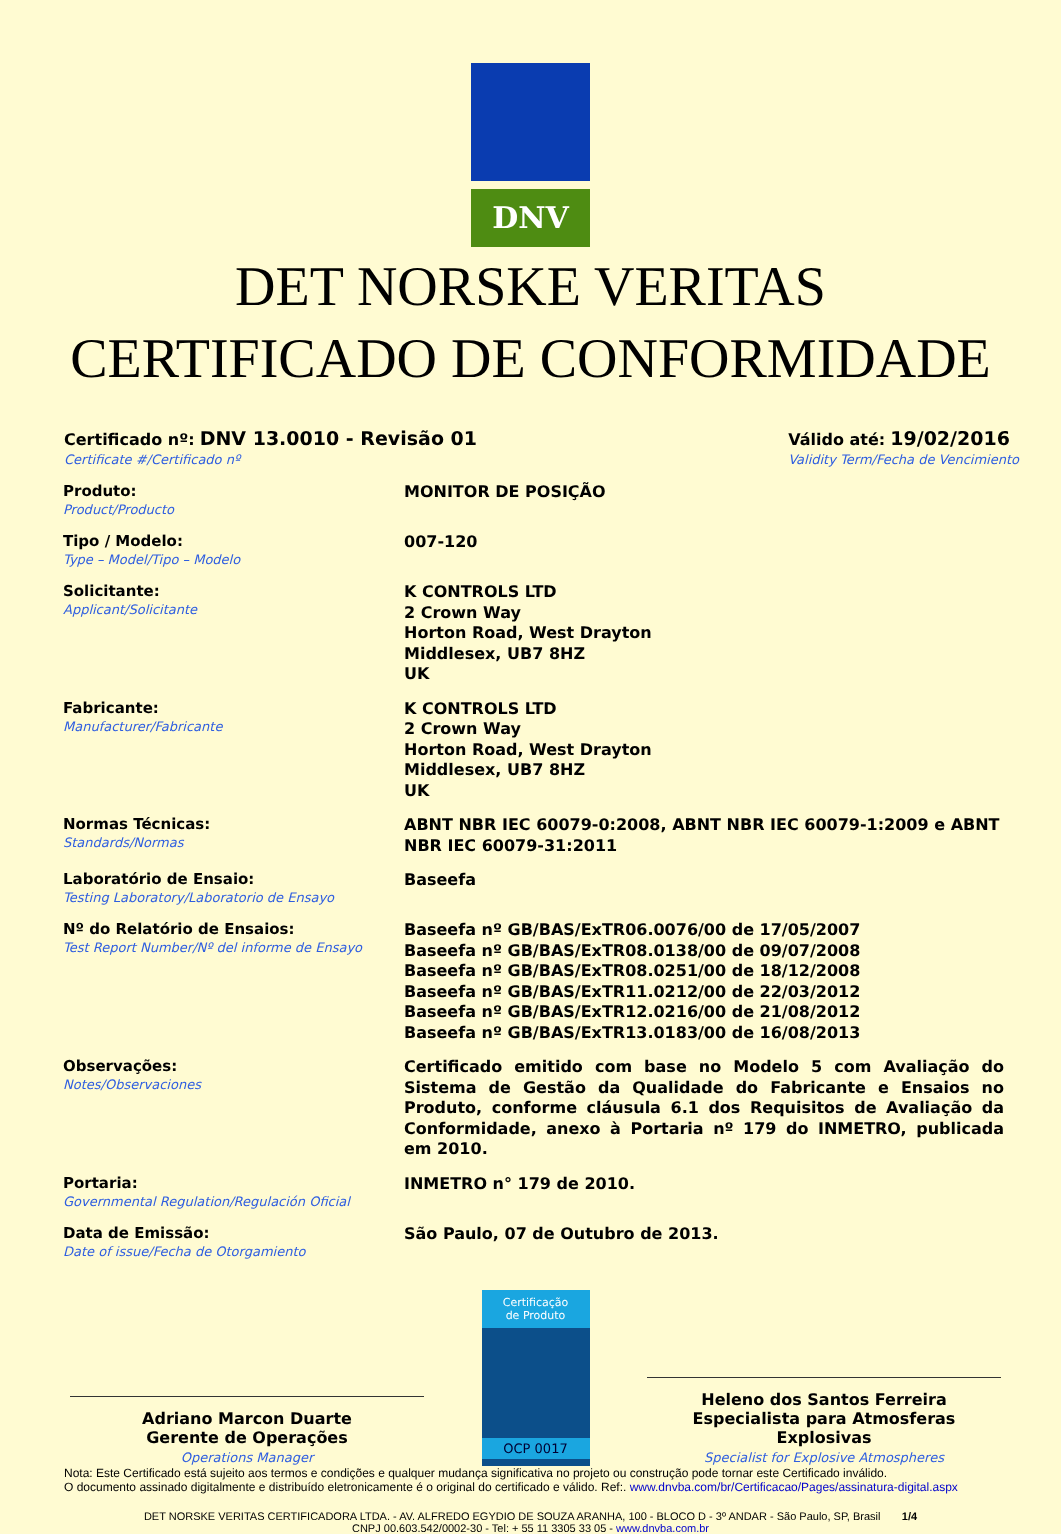DNV
DET NORSKE VERITAS
CERTIFICADO DE CONFORMIDADE
Certificado nº: DNV 13.0010 - Revisão 01
Certificate #/Certificado nº
Válido até: 19/02/2016
Validity Term/Fecha de Vencimiento
Produto:
Product/Producto
MONITOR DE POSIÇÃO
Tipo / Modelo:
Type – Model/Tipo – Modelo
007-120
Solicitante:
Applicant/Solicitante
K CONTROLS LTD
2 Crown Way
Horton Road, West Drayton
Middlesex, UB7 8HZ
UK
Fabricante:
Manufacturer/Fabricante
K CONTROLS LTD
2 Crown Way
Horton Road, West Drayton
Middlesex, UB7 8HZ
UK
Normas Técnicas:
Standards/Normas
ABNT NBR IEC 60079-0:2008, ABNT NBR IEC 60079-1:2009 e ABNT NBR IEC 60079-31:2011
Laboratório de Ensaio:
Testing Laboratory/Laboratorio de Ensayo
Baseefa
Nº do Relatório de Ensaios:
Test Report Number/Nº del informe de Ensayo
Baseefa nº GB/BAS/ExTR06.0076/00 de 17/05/2007
Baseefa nº GB/BAS/ExTR08.0138/00 de 09/07/2008
Baseefa nº GB/BAS/ExTR08.0251/00 de 18/12/2008
Baseefa nº GB/BAS/ExTR11.0212/00 de 22/03/2012
Baseefa nº GB/BAS/ExTR12.0216/00 de 21/08/2012
Baseefa nº GB/BAS/ExTR13.0183/00 de 16/08/2013
Observações:
Notes/Observaciones
Certificado emitido com base no Modelo 5 com Avaliação do Sistema de Gestão da Qualidade do Fabricante e Ensaios no Produto, conforme cláusula 6.1 dos Requisitos de Avaliação da Conformidade, anexo à Portaria nº 179 do INMETRO, publicada em 2010.
Portaria:
Governmental Regulation/Regulación Oficial
INMETRO n° 179 de 2010.
Data de Emissão:
Date of issue/Fecha de Otorgamiento
São Paulo, 07 de Outubro de 2013.
Adriano Marcon Duarte
Gerente de Operações
Operations Manager
Certificação
de Produto
OCP 0017
Heleno dos Santos Ferreira
Especialista para Atmosferas Explosivas
Specialist for Explosive Atmospheres
Nota: Este Certificado está sujeito aos termos e condições e qualquer mudança significativa no projeto ou construção pode tornar este Certificado inválido.
O documento assinado digitalmente e distribuído eletronicamente é o original do certificado e válido. Ref:. www.dnvba.com/br/Certificacao/Pages/assinatura-digital.aspx
DET NORSKE VERITAS CERTIFICADORA LTDA. - AV. ALFREDO EGYDIO DE SOUZA ARANHA, 100 - BLOCO D - 3º ANDAR - São Paulo, SP, Brasil 1/4
CNPJ 00.603.542/0002-30 - Tel: + 55 11 3305 33 05 - www.dnvba.com.br